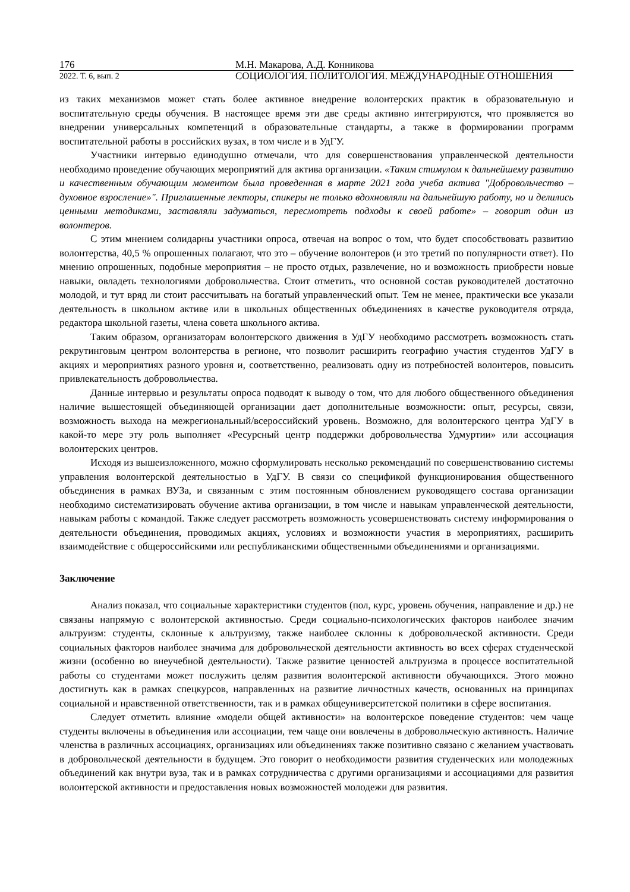176 М.Н. Макарова, А.Д. Конникова
2022. Т. 6, вып. 2 СОЦИОЛОГИЯ. ПОЛИТОЛОГИЯ. МЕЖДУНАРОДНЫЕ ОТНОШЕНИЯ
из таких механизмов может стать более активное внедрение волонтерских практик в образовательную и воспитательную среды обучения. В настоящее время эти две среды активно интегрируются, что проявляется во внедрении универсальных компетенций в образовательные стандарты, а также в формировании программ воспитательной работы в российских вузах, в том числе и в УдГУ.
Участники интервью единодушно отмечали, что для совершенствования управленческой деятельности необходимо проведение обучающих мероприятий для актива организации. «Таким стимулом к дальнейшему развитию и качественным обучающим моментом была проведенная в марте 2021 года учеба актива "Добровольчество – духовное взросление»". Приглашенные лекторы, спикеры не только вдохновляли на дальнейшую работу, но и делились ценными методиками, заставляли задуматься, пересмотреть подходы к своей работе» – говорит один из волонтеров.
С этим мнением солидарны участники опроса, отвечая на вопрос о том, что будет способствовать развитию волонтерства, 40,5 % опрошенных полагают, что это – обучение волонтеров (и это третий по популярности ответ). По мнению опрошенных, подобные мероприятия – не просто отдых, развлечение, но и возможность приобрести новые навыки, овладеть технологиями добровольчества. Стоит отметить, что основной состав руководителей достаточно молодой, и тут вряд ли стоит рассчитывать на богатый управленческий опыт. Тем не менее, практически все указали деятельность в школьном активе или в школьных общественных объединениях в качестве руководителя отряда, редактора школьной газеты, члена совета школьного актива.
Таким образом, организаторам волонтерского движения в УдГУ необходимо рассмотреть возможность стать рекрутинговым центром волонтерства в регионе, что позволит расширить географию участия студентов УдГУ в акциях и мероприятиях разного уровня и, соответственно, реализовать одну из потребностей волонтеров, повысить привлекательность добровольчества.
Данные интервью и результаты опроса подводят к выводу о том, что для любого общественного объединения наличие вышестоящей объединяющей организации дает дополнительные возможности: опыт, ресурсы, связи, возможность выхода на межрегиональный/всероссийский уровень. Возможно, для волонтерского центра УдГУ в какой-то мере эту роль выполняет «Ресурсный центр поддержки добровольчества Удмуртии» или ассоциация волонтерских центров.
Исходя из вышеизложенного, можно сформулировать несколько рекомендаций по совершенствованию системы управления волонтерской деятельностью в УдГУ. В связи со спецификой функционирования общественного объединения в рамках ВУЗа, и связанным с этим постоянным обновлением руководящего состава организации необходимо систематизировать обучение актива организации, в том числе и навыкам управленческой деятельности, навыкам работы с командой. Также следует рассмотреть возможность усовершенствовать систему информирования о деятельности объединения, проводимых акциях, условиях и возможности участия в мероприятиях, расширить взаимодействие с общероссийскими или республиканскими общественными объединениями и организациями.
Заключение
Анализ показал, что социальные характеристики студентов (пол, курс, уровень обучения, направление и др.) не связаны напрямую с волонтерской активностью. Среди социально-психологических факторов наиболее значим альтруизм: студенты, склонные к альтруизму, также наиболее склонны к добровольческой активности. Среди социальных факторов наиболее значима для добровольческой деятельности активность во всех сферах студенческой жизни (особенно во внеучебной деятельности). Также развитие ценностей альтруизма в процессе воспитательной работы со студентами может послужить целям развития волонтерской активности обучающихся. Этого можно достигнуть как в рамках спецкурсов, направленных на развитие личностных качеств, основанных на принципах социальной и нравственной ответственности, так и в рамках общеуниверситетской политики в сфере воспитания.
Следует отметить влияние «модели общей активности» на волонтерское поведение студентов: чем чаще студенты включены в объединения или ассоциации, тем чаще они вовлечены в добровольческую активность. Наличие членства в различных ассоциациях, организациях или объединениях также позитивно связано с желанием участвовать в добровольческой деятельности в будущем. Это говорит о необходимости развития студенческих или молодежных объединений как внутри вуза, так и в рамках сотрудничества с другими организациями и ассоциациями для развития волонтерской активности и предоставления новых возможностей молодежи для развития.